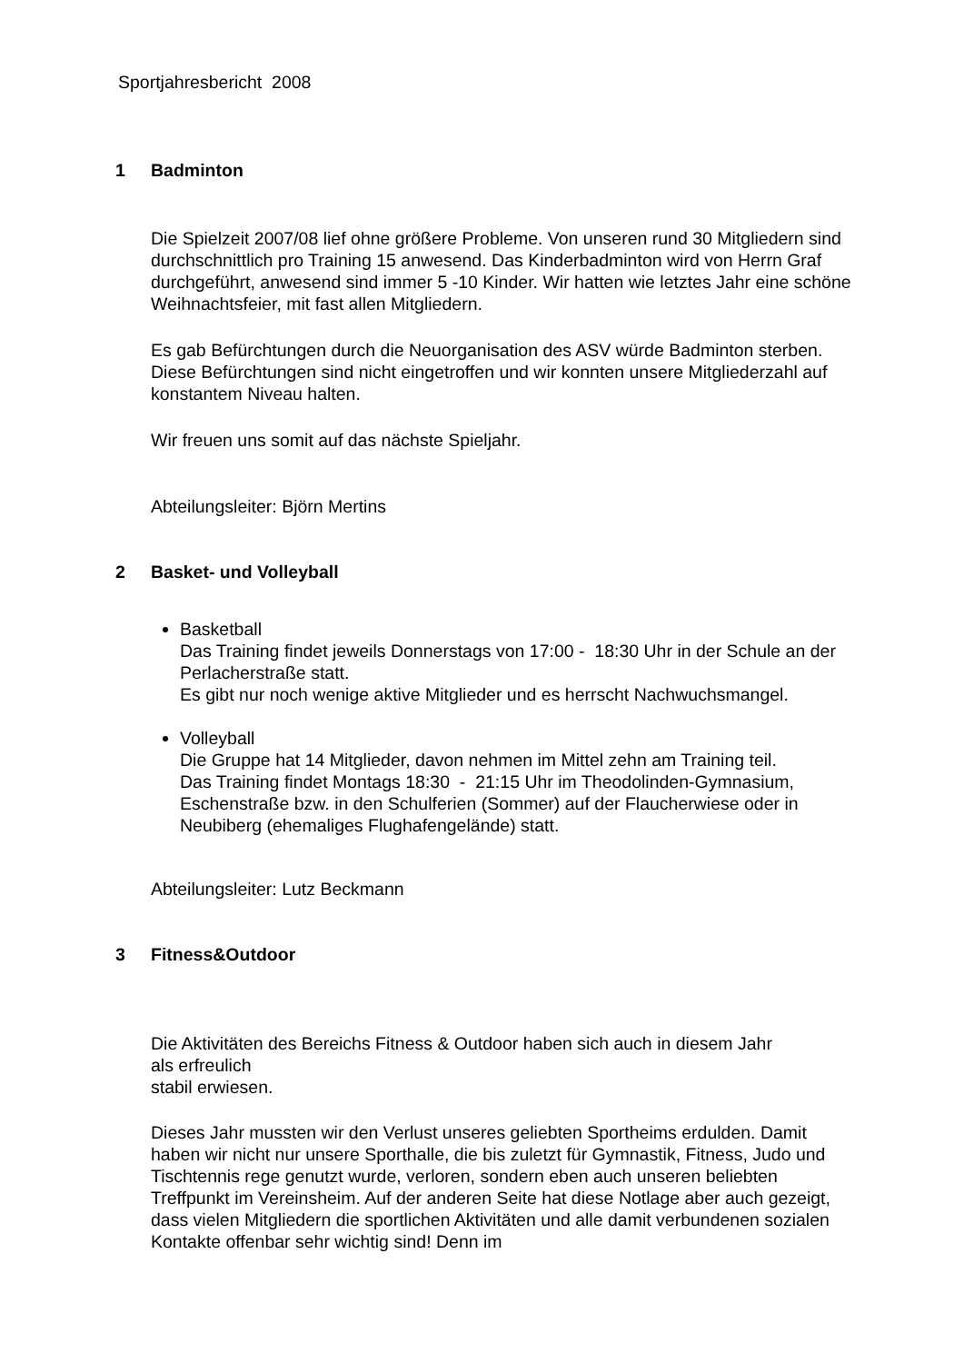Sportjahresbericht 2008
1 Badminton
Die Spielzeit 2007/08 lief ohne größere Probleme. Von unseren rund 30 Mitgliedern sind durchschnittlich pro Training 15 anwesend. Das Kinderbadminton wird von Herrn Graf durchgeführt, anwesend sind immer 5 -10 Kinder. Wir hatten wie letztes Jahr eine schöne Weihnachtsfeier, mit fast allen Mitgliedern.
Es gab Befürchtungen durch die Neuorganisation des ASV würde Badminton sterben. Diese Befürchtungen sind nicht eingetroffen und wir konnten unsere Mitgliederzahl auf konstantem Niveau halten.
Wir freuen uns somit auf das nächste Spieljahr.
Abteilungsleiter: Björn Mertins
2 Basket- und Volleyball
Basketball
Das Training findet jeweils Donnerstags von 17:00 - 18:30 Uhr in der Schule an der Perlacherstraße statt.
Es gibt nur noch wenige aktive Mitglieder und es herrscht Nachwuchsmangel.
Volleyball
Die Gruppe hat 14 Mitglieder, davon nehmen im Mittel zehn am Training teil.
Das Training findet Montags 18:30 - 21:15 Uhr im Theodolinden-Gymnasium, Eschenstraße bzw. in den Schulferien (Sommer) auf der Flaucherwiese oder in Neubiberg (ehemaliges Flughafengelände) statt.
Abteilungsleiter: Lutz Beckmann
3 Fitness&Outdoor
Die Aktivitäten des Bereichs Fitness & Outdoor haben sich auch in diesem Jahr
als erfreulich
stabil erwiesen.
Dieses Jahr mussten wir den Verlust unseres geliebten Sportheims erdulden. Damit haben wir nicht nur unsere Sporthalle, die bis zuletzt für Gymnastik, Fitness, Judo und Tischtennis rege genutzt wurde, verloren, sondern eben auch unseren beliebten Treffpunkt im Vereinsheim. Auf der anderen Seite hat diese Notlage aber auch gezeigt, dass vielen Mitgliedern die sportlichen Aktivitäten und alle damit verbundenen sozialen Kontakte offenbar sehr wichtig sind! Denn im